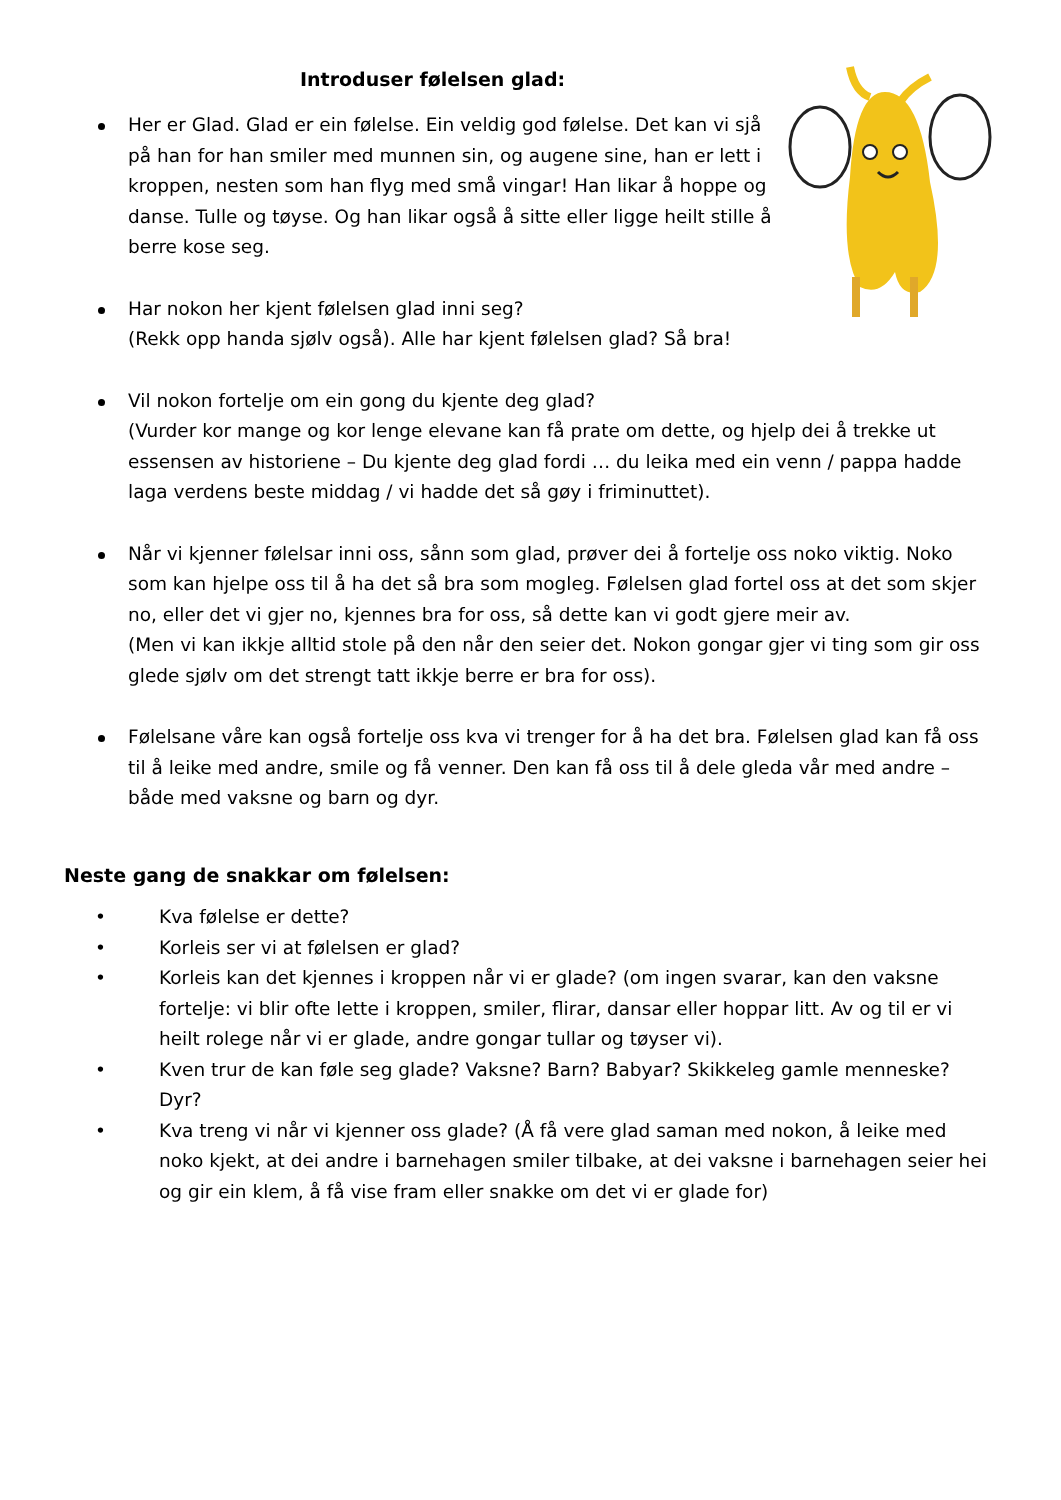Introduser følelsen glad:
Her er Glad. Glad er ein følelse. Ein veldig god følelse. Det kan vi sjå på han for han smiler med munnen sin, og augene sine, han er lett i kroppen, nesten som han flyg med små vingar! Han likar å hoppe og danse. Tulle og tøyse. Og han likar også å sitte eller ligge heilt stille å berre kose seg.
Har nokon her kjent følelsen glad inni seg?
(Rekk opp handa sjølv også). Alle har kjent følelsen glad? Så bra!
Vil nokon fortelje om ein gong du kjente deg glad?
(Vurder kor mange og kor lenge elevane kan få prate om dette, og hjelp dei å trekke ut essensen av historiene – Du kjente deg glad fordi … du leika med ein venn / pappa hadde laga verdens beste middag / vi hadde det så gøy i friminuttet).
Når vi kjenner følelsar inni oss, sånn som glad, prøver dei å fortelje oss noko viktig. Noko som kan hjelpe oss til å ha det så bra som mogleg. Følelsen glad fortel oss at det som skjer no, eller det vi gjer no, kjennes bra for oss, så dette kan vi godt gjere meir av.
(Men vi kan ikkje alltid stole på den når den seier det. Nokon gongar gjer vi ting som gir oss glede sjølv om det strengt tatt ikkje berre er bra for oss).
Følelsane våre kan også fortelje oss kva vi trenger for å ha det bra. Følelsen glad kan få oss til å leike med andre, smile og få venner. Den kan få oss til å dele gleda vår med andre – både med vaksne og barn og dyr.
Neste gang de snakkar om følelsen:
• Kva følelse er dette?
• Korleis ser vi at følelsen er glad?
• Korleis kan det kjennes i kroppen når vi er glade? (om ingen svarar, kan den vaksne fortelje: vi blir ofte lette i kroppen, smiler, flirar, dansar eller hoppar litt. Av og til er vi heilt rolege når vi er glade, andre gongar tullar og tøyser vi).
• Kven trur de kan føle seg glade? Vaksne? Barn? Babyar? Skikkeleg gamle menneske? Dyr?
• Kva treng vi når vi kjenner oss glade? (Å få vere glad saman med nokon, å leike med noko kjekt, at dei andre i barnehagen smiler tilbake, at dei vaksne i barnehagen seier hei og gir ein klem, å få vise fram eller snakke om det vi er glade for)